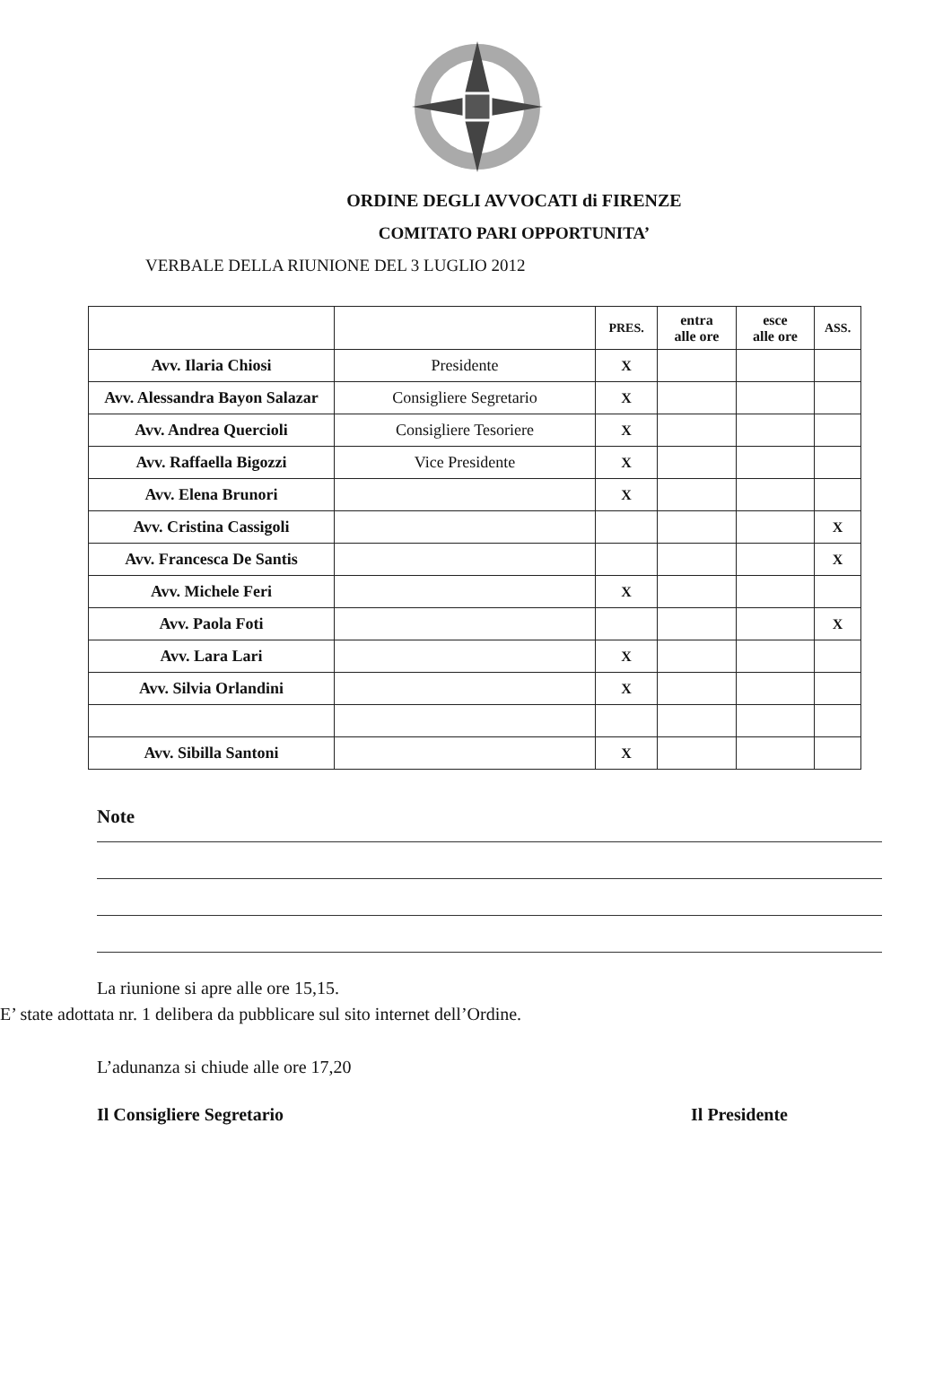ORDINE DEGLI AVVOCATI di FIRENZE
COMITATO PARI OPPORTUNITA’
VERBALE DELLA RIUNIONE DEL 3 LUGLIO 2012
| | | PRES. | entra alle ore | esce alle ore | ASS. |
| --- | --- | --- | --- | --- | --- |
| Avv. Ilaria Chiosi | Presidente | X | | | |
| Avv. Alessandra Bayon Salazar | Consigliere Segretario | X | | | |
| Avv. Andrea Quercioli | Consigliere Tesoriere | X | | | |
| Avv. Raffaella Bigozzi | Vice Presidente | X | | | |
| Avv. Elena Brunori | | X | | | |
| Avv. Cristina Cassigoli | | | | | X |
| Avv. Francesca De Santis | | | | | X |
| Avv. Michele Feri | | X | | | |
| Avv. Paola Foti | | | | | X |
| Avv. Lara Lari | | X | | | |
| Avv. Silvia Orlandini | | X | | | |
| Avv. Sibilla Santoni | | X | | | |
Note
La riunione si apre alle ore 15,15.
E’ state adottata nr. 1 delibera da pubblicare sul sito internet dell’Ordine.
L’adunanza si chiude alle ore 17,20
Il Consigliere Segretario Il Presidente